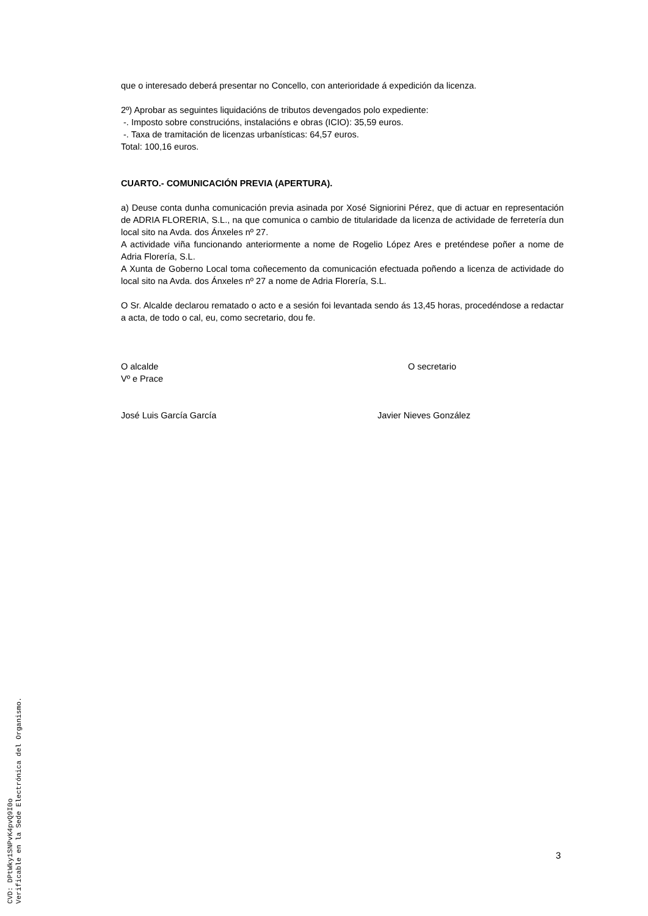que o interesado deberá presentar no Concello, con anterioridade á expedición da licenza.
2º) Aprobar as seguintes liquidacións de tributos devengados polo expediente:
-. Imposto sobre construcións, instalacións e obras (ICIO): 35,59 euros.
-. Taxa de tramitación de licenzas urbanísticas: 64,57 euros.
Total: 100,16 euros.
CUARTO.- COMUNICACIÓN PREVIA (APERTURA).
a) Deuse conta dunha comunicación previa asinada por Xosé Signiorini Pérez, que di actuar en representación de ADRIA FLORERIA, S.L., na que comunica o cambio de titularidade da licenza de actividade de ferretería dun local sito na Avda. dos Ánxeles nº 27.
A actividade viña funcionando anteriormente a nome de Rogelio López Ares e preténdese poñer a nome de Adria Florería, S.L.
A Xunta de Goberno Local toma coñecemento da comunicación efectuada poñendo a licenza de actividade do local sito na Avda. dos Ánxeles nº 27 a nome de Adria Florería, S.L.
O Sr. Alcalde declarou rematado o acto e a sesión foi levantada sendo ás 13,45 horas, procedéndose a redactar a acta, de todo o cal, eu, como secretario, dou fe.
O alcalde
Vº e Prace
O secretario
José Luis García García Javier Nieves González
3
CVD: DPtWky1SNPvK4pvQ9I0o
Verificable en la Sede Electrónica del Organismo.